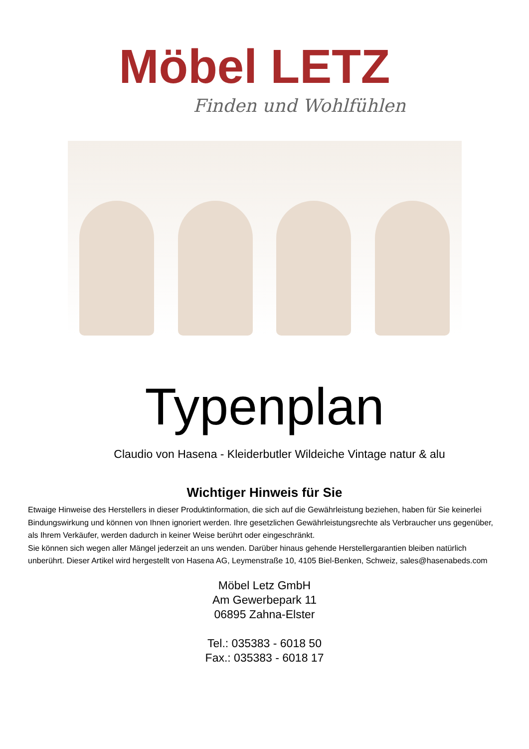Möbel LETZ
Finden und Wohlfühlen
Typenplan
Claudio von Hasena - Kleiderbutler Wildeiche Vintage natur & alu
Wichtiger Hinweis für Sie
Etwaige Hinweise des Herstellers in dieser Produktinformation, die sich auf die Gewährleistung beziehen, haben für Sie keinerlei Bindungswirkung und können von Ihnen ignoriert werden. Ihre gesetzlichen Gewährleistungsrechte als Verbraucher uns gegenüber, als Ihrem Verkäufer, werden dadurch in keiner Weise berührt oder eingeschränkt.
Sie können sich wegen aller Mängel jederzeit an uns wenden. Darüber hinaus gehende Herstellergarantien bleiben natürlich unberührt. Dieser Artikel wird hergestellt von Hasena AG, Leymenstraße 10, 4105 Biel-Benken, Schweiz, sales@hasenabeds.com
Möbel Letz GmbH
Am Gewerbepark 11
06895 Zahna-Elster
Tel.: 035383 - 6018 50
Fax.: 035383 - 6018 17